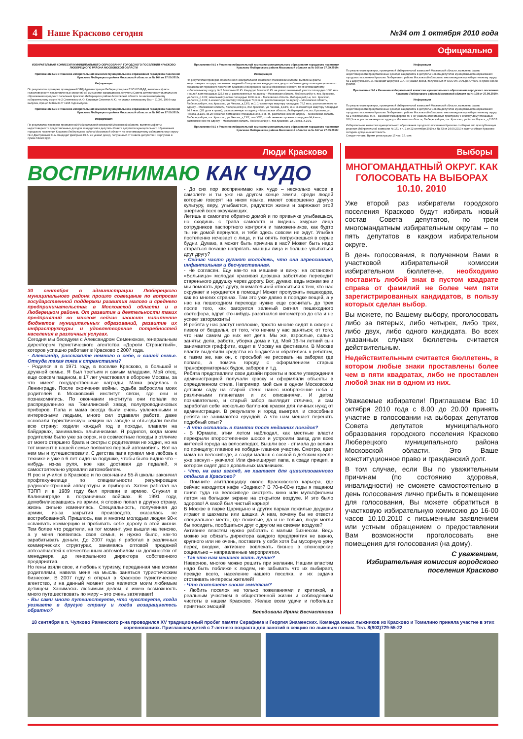4 Наше Красково сегодня
№34 от 1 октября 2010 года
Официально
ИЗБИРАТЕЛЬНАЯ КОМИССИЯ МУНИЦИПАЛЬНОГО ОБРАЗОВАНИЯ ГОРОДСКОГО ПОСЕЛЕНИЯ КРАСКОВО ЛЮБЕРЕЦКОГО РАЙОНА МОСКОВСКОЙ ОБЛАСТИ
Приложение №1 к Решению избирательной комиссии муниципального образования городского поселения Красково Люберецкого района Московской области за № 164 от 27.09.2010г.
Информация
По результатам проверки, проведенной УВД Администрации Люберецкого р-на РЭП ОГИБДД, выявлены факты недостоверности представленных сведений об имуществе кандидатом в депутаты Совета депутатов муниципального образования городского поселения Красково Люберецкого района Московской области по многомандатному избирательному округу № 2 Семенюком А.Ю. Кандидат Семенюк А.Ю. не указал автомашину Ваз – 21093, 1994 года выпуска, прицеп МЗСА 8177 1995 года выпуска.
Приложение №1 к Решению избирательной комиссии муниципального образования городского поселения Красково Люберецкого района Московской области за № 165 от 27.09.2010г.
Информация
По результатам проверки, проведенной Избирательной комиссией Московской области, выявлены факты недостоверности представленных доходов кандидатом в депутаты Совета депутатов муниципального образования городского поселения Красково Люберецкого района Московской области по многомандатному избирательному округу № 2 Дмитриевым Ю.А. Кандидат Дмитриев Ю.А. не указал доход, полученный от Совета депутатов г. Серпухова в сумме 58423,0руб.
Приложение №1 к Решению избирательной комиссии муниципального образования городского поселения Красково Люберецкого района Московской области за № 166 от 27.09.2010г.
Информация
По результатам проверки, проведенной Избирательной комиссией Московской области, выявлены факты недостоверности представленных сведений об имуществе кандидатом в депутаты Совета депутатов муниципального образования городского поселения Красково Люберецкого района Московской области по многомандатному избирательному округу № 2 Волковым Ю.Ю. Кандидат Волков Ю.Ю. не указал земельный участок площадью 1000 кв.м. и жилой дом площадью 225,8 кв.м, расположенные по адресу - Московская область, Люберецкий р-н, пос. Красково, ул.Лорха, д.10/1; земельный участок площадью 1000 кв.м. - Московская область, Люберецкий р-н, пос. Красково, ул.Лорха, д.10/2; 2-комнатную квартиру площадью 73,3 кв.м., расположенную по адресу – Московская область, Люберецкий р-н, пос.Красково, ул. Чехова, д.13/3, кв.1; 1-комнатную квартиру площадью 76,5 кв.м, расположенную по адресу – Московская область, Люберецкий р-н, пос.Красково, ул. Чехова, д.13/3, кв.4; 3-комнатную квартиру площадью 94,7 кв.м. (1/3 доля в праве), расположенную по адресу – Московская область, Люберецкий р-н, пос.Красково, ул. Чехова, д.13/2, кв.20; нежилое помещение площадью 248, 2 кв. м., расположенное по адресу – Московская область, Люберецкий р-н, пос.Красково, ул. Чехова, д.13/2, пом.XXX; хозяйственное строение площадью 94,4 кв.м., расположенное по адресу – Московская область, Люберецкий р-н, пос.Красково, ул. Лорха, д.10/1.
Приложение №1 к Решению избирательной комиссии муниципального образования городского поселения Красково Люберецкого района Московской области за № 167 от 27.09.2010г.
Информация
По результатам проверки, проведенной Избирательной комиссией Московской области, выявлены факты недостоверности представленных доходов кандидатом в депутаты Совета депутатов муниципального образования городского поселения Красково Люберецкого района Московской области по многомандатному избирательному округу № 2 Дербуковым С.А. Кандидат Дербуков С.А. не указал доход, полученный от ООО ИК «Альфа-Строй» в сумме 84568 рублей.
Приложение №1 к Решению избирательной комиссии муниципального образования городского поселения Красково Люберецкого района Московской области за № 168 от 27.09.2010г.
Информация
По результатам проверки, проведенной Избирательной комиссией Московской области, выявлены факты недостоверности представленных доходов кандидатом в депутаты Совета депутатов муниципального образования городского поселения Красково Люберецкого района Московской области по многомандатному избирательному округу № 2 Никифоровой Н.П. - кандидат Никифорова Н.П. не указала одноэтажную пристройку к жилому дому площадью 260,3 кв.м, расположенную по адресу – Московская область, Люберецкий р-н, пос.Красково, ул.Карла Маркса, д.117/15.
Избирательная комиссия муниципального образования городского поселения Красково сообщает, что при публикации решения Избирательной комиссии № 151 в п. 2.от 22 сентября 2010 г.в № 33 от 24.09.2010 г. газеты «Наше Красково сегодня» допущена неточность
Следует читать: Время регистрации 15 час. 15. мин.
Люди Красково
ВОСПРИНИМАЮ КАК ЧУДО
30 сентября в администрации Люберецкого муниципального района прошло совещание по вопросам государственной поддержки развития малого и среднего предпринимательства в Московской области и в Люберецком районе. От развития и деятельности таких предприятий во многом сейчас зависит наполнение бюджетов муниципальных образований, развитие их инфраструктуры и удовлетворение потребностей населения в различных услугах.
Сегодня мы беседуем с Александром Семенюком, генеральным директором туристического агентства «Дороги Странствий», которое успешно работает в Красково с 2007 года.
- Александр, расскажите немного о себе, о вашей семье. Откуда такая тяга к странствиям?
- Родился я в 1971 году, в поселке Красково, в большой и дружной семье. Я был третьим и самым младшим. Мой отец, еще совсем пацаном, в 17 лет участвовал в обороне Москвы, за что имеет государственные награды. Мама родилась в Ленинграде. После окончания войны, судьба забросила моих родителей в Московский институт связи, где они и познакомились. По окончании института они попали по распределению на Томилинский завод полупроводниковых приборов. Папа и мама всегда были очень увлеченными и интересными людьми, много сил отдавали работе, даже основали туристическую секцию на заводе и объездили почти всю страну: ходили каждый год в походы, плавали на байдарках, занимались альпинизмом. Я родился, когда моим родителям было уже за сорок, и в совместные походы в отличие от моего старшего брата и сестры с родителями не ходил, но на тот момент в нашей семье появился первый автомобиль. Вот на нем мы и путешествовали. С детства папа привил мне любовь к технике и уже в 6 лет сидя на подушке, чтобы было видно что – нибудь из-за руля, кое как доставая до педалей, я самостоятельно управлял автомобилем.
Я рос и учился в Красково и по окончании 55-й школы закончил профтехучилище по специальности регулировщик радиоэлектронной аппаратуры и приборов. Затем работал на ТЗПП и в 1989 году был призван в армию. Служил в Калининграде в пограничных войсках. В 1991 году, демобилизовавшись из армии, я словно попал в другую страну, жизнь сильно изменилась. Специальность, полученная до армии, из-за закрытия производств, оказалась не востребованной. Пришлось, как и многим молодым людям 90-х осваивать коммерцию и пробивать себе дорогу в этой жизни. Тем более что родители, на тот момент, уже вышли на пенсию, а у меня появилась своя семья, и нужно было, как-то зарабатывать деньги. До 2007 года я работал в различных коммерческих структурах, занимаясь оптовой продажей автозапчастей к отечественным автомобилям на должностях от менеджера до генерального директора собственного предприятия.
Но гены взяли свое, и любовь к туризму, переданная мне моими родителями, навела меня на мысль заняться туристическим бизнесом. В 2007 году я открыл в Красково туристическое агентство, и на данный момент оно является моим любимым детищем. Занимаясь любимым делом, я имею возможность много путешествовать по миру – это очень затягивает!
- Вы сами много путешествуете, что чувствуете, когда уезжаете в другую страну и когда возвращаетесь обратно?
- До сих пор воспринимаю как чудо – несколько часов в самолете и ты уже на другом конце земли, среди людей которые говорят на ином языке, имеют совершенно другую культуру, веру, улыбаются, радуются жизни и заряжают этой энергией всех окружающих.
Летишь в самолете обратно домой и по привычке улыбаешься, но сходишь с трапа самолета и видишь хмурые лица сотрудников паспортного контроля и таможенников, как будто ты ни домой вернулся, и тебя здесь совсем не ждут. Улыбка постепенно исчезает с лица, и ты опять погружаешься в серые будни. Думаю, а может быть причина в нас? Может быть надо стараться почаще напрягать мышцы лица и больше улыбаться друг другу?
- Сейчас часто ругают молодежь, что она агрессивная, инфантильная и бесчувственная.
- Не согласен. Еду как-то на машине и вижу: на остановке «Больница» молодая красивая девушка заботливо переводит старенького дедушку через дорогу. Вот, думаю, ведь можем же и мы помогать друг другу, внимательней относиться к тем, кто нас окружает и нуждается в помощи! Может пропускать пешеходов, как во многих странах. Там это уже давно в порядке вещей, а у нас на пешеходном переходе нужно еще сосчитать до трех после того, как загорится зеленый сигнал пешеходного светофора, вдруг кто-нибудь разогнался километров до ста и не успеет затормозить!
И ребята у нас растут неплохие, просто многие сидят в сквере с пивом от безделья, от того, что нечем у нас заняться; от того, что нам самим до них нет дела. Мы же, взрослые, сильно заняты: дела, работа, уборка дома и т.д. Мой 16-ти летний сын занимается граффити, ездит в Москву на фестивали. В Москве власти выделили средства из бюджета и обратились к ребятам, к таким же, как он, с просьбой не рисовать на заборах где попало, а помочь городу с оформлением старых трансформаторных будок, заборов и т.д.
Ребята представляли свои дизайн проекты и после утверждения администрацией получали краску и оформляли объекты в определенном стиле. Например, мой сын в одном Московском детском саду на старой стене нанес изображение неба с различными планетами и их описаниями. И детям познавательно, и старый забор выглядит отлично, и сам заработал себе несколько баллонов краски для личных нужд от администрации. В результате и город выиграл, и способные ребята не занимаются ерундой. А что нам мешает перенять подобный опыт?
- А что осталось в памяти после недавних поездок?
- В Юрмале, этим летом наблюдал, как местные власти перекрыли второстепенное шоссе и устроили заезд для всех жителей города на велосипедах. Вышли все - от мала до велика по принципу: главное не победа- главное участие. Смотрю, едет мама на велосипеде, а сзади малыш с соской в детском кресле уже заснул - укачало! Или финиширует папа, а сзади прицеп, в котором сидят двое довольных мальчишек.
- Что, на ваш взгляд, не хватает для цивилизованного отдыха в Красково?
- Помните агитплощадку около Красковского карьера, где сейчас находится кафе «Зодиак»? В 70-е-80-е годы я пацаном гонял туда на велосипеде смотреть кино или мультфильмы летом на большом экране на открытом воздухе. И это было здорово! А какой был чистый карьер!
В Москве в парке Царицыно и других парках пожилые дедушки играют в шахматы или шашки. А нам, почему бы не отвести специальное место, где пожилые, да и не только, люди могли бы посидеть, пообщаться друг с другом на свежем воздухе?
Активнее властям нужно работать с малым бизнесом. Ведь можно же обязать директора каждого предприятия не важно, крупного или не очень, поставить у себя хотя бы мусорную урну перед входом, активнее вовлекать бизнес в спонсорские социально – направленные мероприятия.
- Так что нам мешает жить лучше?
Наверное, многое можно решить при желании. Нашим властям надо быть поближе к людям, не забывать что их выбирает, прежде всего, население нашего поселка, и их задача отстаивать интересы жителей!
- Что пожелаете своим землякам?
- Любить поселок не только пожеланиями и критикой, а реальным участием в общественной жизни и соблюдением чистоты в нашем Красково. Желаю всем удачи и побольше приятных эмоций!
Беседовала Ирина Бесчастнова
Выборы
МНОГОМАНДАТНЫЙ ОКРУГ. КАК ГОЛОСОВАТЬ НА ВЫБОРАХ 10.10. 2010
Уже второй раз избиратели городского поселения Красково будут избирать новый состав Совета депутатов, по трем многомандатным избирательным округам – по пять депутатов в каждом избирательном округе.
В день голосования, в полученном Вами в участковой избирательной комиссии избирательном бюллетене, необходимо поставить любой знак в пустом квадрате справа от фамилий не более чем пяти зарегистрированных кандидатов, в пользу которых сделан выбор.
Вы можете, по Вашему выбору, проголосовать либо за пятерых, либо четырех, либо трех, либо двух, либо одного кандидата. Во всех указанных случаях бюллетень считается действительным.
Недействительным считается бюллетень, в котором любые знаки проставлены более чем в пяти квадратах, либо не проставлен любой знак ни в одном из них.
Уважаемые избиратели! Приглашаем Вас 10 октября 2010 года с 8.00 до 20.00 принять участие в голосовании на выборах депутатов Совета депутатов муниципального образования городского поселения Красково Люберецкого муниципального района Московской области. Это Ваше конституционное право и гражданский долг.
В том случае, если Вы по уважительным причинам (по состоянию здоровья, инвалидности) не сможете самостоятельно в день голосования лично прибыть в помещение для голосования, Вы можете обратиться в участковую избирательную комиссию до 16-00 часов 10.10.2010 с письменным заявлением или устным обращением о предоставлении Вам возможности проголосовать вне помещения для голосования (на дому).
С уважением,
Избирательная комиссия городского поселения Красково
18 сентября в п. Чулково Раменского р-на проводился XV традиционный пробег памяти Серафима и Георгия Знаменских. Команда юных лыжников из Красково и Томилино приняла участие в этих соревнованиях. Приглашаем детей с 7-летнего возраста для занятий в секцию по лыжным гонкам. Тел. 8(903)729-55-22